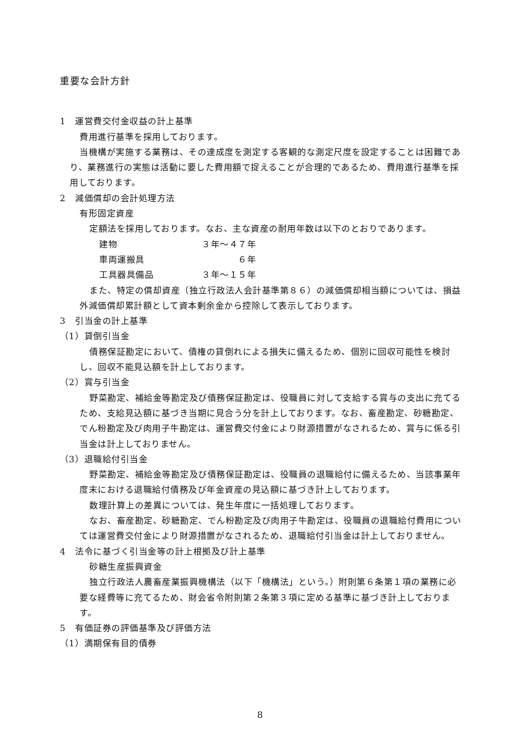重要な会計方針
1　運営費交付金収益の計上基準
費用進行基準を採用しております。
当機構が実施する業務は、その達成度を測定する客観的な測定尺度を設定することは困難であり、業務進行の実態は活動に要した費用額で捉えることが合理的であるため、費用進行基準を採用しております。
2　減価償却の会計処理方法
有形固定資産
定額法を採用しております。なお、主な資産の耐用年数は以下のとおりであります。
建物 ３年～４７年
車両運搬具 ６年
工具器具備品 ３年～１５年
また、特定の償却資産（独立行政法人会計基準第８６）の減価償却相当額については、損益外減価償却累計額として資本剰余金から控除して表示しております。
3　引当金の計上基準
（1）貸倒引当金
債務保証勘定において、債権の貸倒れによる損失に備えるため、個別に回収可能性を検討し、回収不能見込額を計上しております。
（2）賞与引当金
野菜勘定、補給金等勘定及び債務保証勘定は、役職員に対して支給する賞与の支出に充てるため、支給見込額に基づき当期に見合う分を計上しております。なお、畜産勘定、砂糖勘定、でん粉勘定及び肉用子牛勘定は、運営費交付金により財源措置がなされるため、賞与に係る引当金は計上しておりません。
（3）退職給付引当金
野菜勘定、補給金等勘定及び債務保証勘定は、役職員の退職給付に備えるため、当該事業年度末における退職給付債務及び年金資産の見込額に基づき計上しております。
数理計算上の差異については、発生年度に一括処理しております。
なお、畜産勘定、砂糖勘定、でん粉勘定及び肉用子牛勘定は、役職員の退職給付費用については運営費交付金により財源措置がなされるため、退職給付引当金は計上しておりません。
4　法令に基づく引当金等の計上根拠及び計上基準
砂糖生産振興資金
独立行政法人農畜産業振興機構法（以下「機構法」という。）附則第６条第１項の業務に必要な経費等に充てるため、財会省令附則第２条第３項に定める基準に基づき計上しております。
5　有価証券の評価基準及び評価方法
（1）満期保有目的債券
8